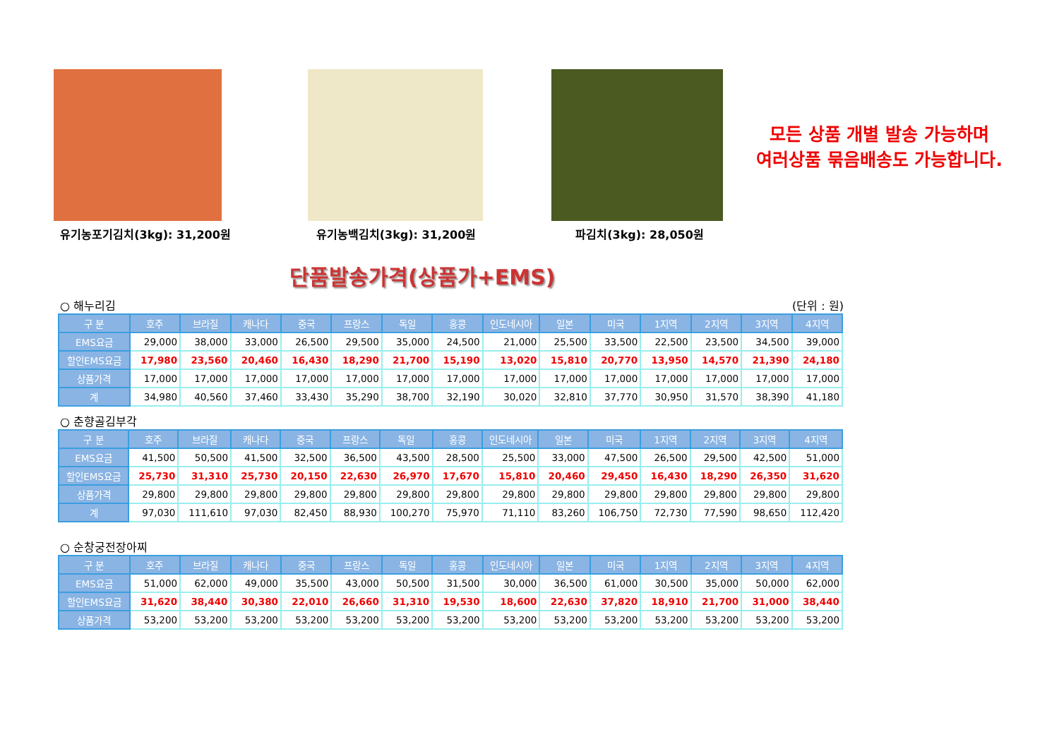유기농포기김치(3kg): 31,200원 유기농백김치(3kg): 31,200원 파김치(3kg): 28,050원
모든 상품 개별 발송 가능하며
여러상품 묶음배송도 가능합니다.
단품발송가격(상품가+EMS)
○ 해누리김 (단위 : 원)
| 구 분 | 호주 | 브라질 | 캐나다 | 중국 | 프랑스 | 독일 | 홍콩 | 인도네시아 | 일본 | 미국 | 1지역 | 2지역 | 3지역 | 4지역 |
| --- | --- | --- | --- | --- | --- | --- | --- | --- | --- | --- | --- | --- | --- | --- |
| EMS요금 | 29,000 | 38,000 | 33,000 | 26,500 | 29,500 | 35,000 | 24,500 | 21,000 | 25,500 | 33,500 | 22,500 | 23,500 | 34,500 | 39,000 |
| 할인EMS요금 | 17,980 | 23,560 | 20,460 | 16,430 | 18,290 | 21,700 | 15,190 | 13,020 | 15,810 | 20,770 | 13,950 | 14,570 | 21,390 | 24,180 |
| 상품가격 | 17,000 | 17,000 | 17,000 | 17,000 | 17,000 | 17,000 | 17,000 | 17,000 | 17,000 | 17,000 | 17,000 | 17,000 | 17,000 | 17,000 |
| 계 | 34,980 | 40,560 | 37,460 | 33,430 | 35,290 | 38,700 | 32,190 | 30,020 | 32,810 | 37,770 | 30,950 | 31,570 | 38,390 | 41,180 |
○ 춘향골김부각
| 구 분 | 호주 | 브라질 | 캐나다 | 중국 | 프랑스 | 독일 | 홍콩 | 인도네시아 | 일본 | 미국 | 1지역 | 2지역 | 3지역 | 4지역 |
| --- | --- | --- | --- | --- | --- | --- | --- | --- | --- | --- | --- | --- | --- | --- |
| EMS요금 | 41,500 | 50,500 | 41,500 | 32,500 | 36,500 | 43,500 | 28,500 | 25,500 | 33,000 | 47,500 | 26,500 | 29,500 | 42,500 | 51,000 |
| 할인EMS요금 | 25,730 | 31,310 | 25,730 | 20,150 | 22,630 | 26,970 | 17,670 | 15,810 | 20,460 | 29,450 | 16,430 | 18,290 | 26,350 | 31,620 |
| 상품가격 | 29,800 | 29,800 | 29,800 | 29,800 | 29,800 | 29,800 | 29,800 | 29,800 | 29,800 | 29,800 | 29,800 | 29,800 | 29,800 | 29,800 |
| 계 | 97,030 | 111,610 | 97,030 | 82,450 | 88,930 | 100,270 | 75,970 | 71,110 | 83,260 | 106,750 | 72,730 | 77,590 | 98,650 | 112,420 |
○ 순창궁전장아찌
| 구 분 | 호주 | 브라질 | 캐나다 | 중국 | 프랑스 | 독일 | 홍콩 | 인도네시아 | 일본 | 미국 | 1지역 | 2지역 | 3지역 | 4지역 |
| --- | --- | --- | --- | --- | --- | --- | --- | --- | --- | --- | --- | --- | --- | --- |
| EMS요금 | 51,000 | 62,000 | 49,000 | 35,500 | 43,000 | 50,500 | 31,500 | 30,000 | 36,500 | 61,000 | 30,500 | 35,000 | 50,000 | 62,000 |
| 할인EMS요금 | 31,620 | 38,440 | 30,380 | 22,010 | 26,660 | 31,310 | 19,530 | 18,600 | 22,630 | 37,820 | 18,910 | 21,700 | 31,000 | 38,440 |
| 상품가격 | 53,200 | 53,200 | 53,200 | 53,200 | 53,200 | 53,200 | 53,200 | 53,200 | 53,200 | 53,200 | 53,200 | 53,200 | 53,200 | 53,200 |